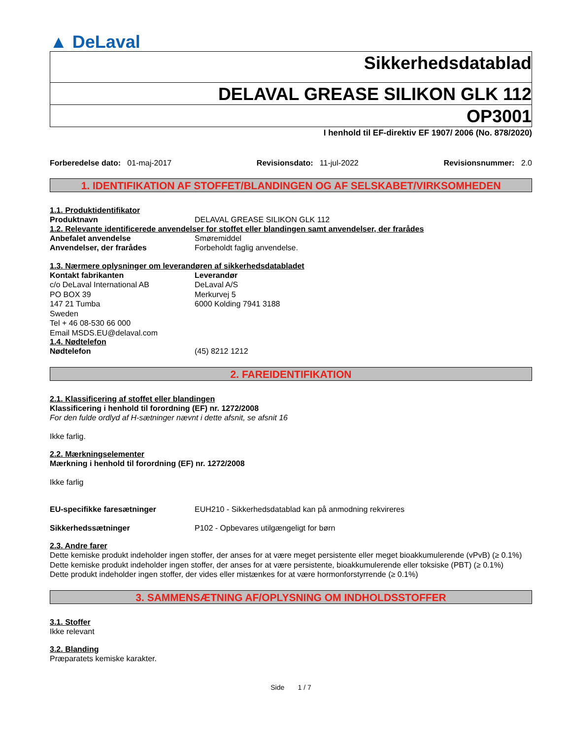▲ DeLaval
Sikkerhedsdatablad
DELAVAL GREASE SILIKON GLK 112
OP3001
I henhold til EF-direktiv EF 1907/ 2006 (No. 878/2020)
Forberedelse dato: 01-maj-2017 Revisionsdato: 11-jul-2022 Revisionsnummer: 2.0
1. IDENTIFIKATION AF STOFFET/BLANDINGEN OG AF SELSKABET/VIRKSOMHEDEN
1.1. Produktidentifikator
Produktnavn DELAVAL GREASE SILIKON GLK 112
1.2. Relevante identificerede anvendelser for stoffet eller blandingen samt anvendelser, der frarådes
Anbefalet anvendelse Smøremiddel
Anvendelser, der frarådes Forbeholdt faglig anvendelse.
1.3. Nærmere oplysninger om leverandøren af sikkerhedsdatabladet
Kontakt fabrikanten
c/o DeLaval International AB
PO BOX 39
147 21 Tumba
Sweden
Tel + 46 08-530 66 000
Email MSDS.EU@delaval.com
Leverandør
DeLaval A/S
Merkurvej 5
6000 Kolding 7941 3188
1.4. Nødtelefon
Nødtelefon (45) 8212 1212
2. FAREIDENTIFIKATION
2.1. Klassificering af stoffet eller blandingen
Klassificering i henhold til forordning (EF) nr. 1272/2008
For den fulde ordlyd af H-sætninger nævnt i dette afsnit, se afsnit 16
Ikke farlig.
2.2. Mærkningselementer
Mærkning i henhold til forordning (EF) nr. 1272/2008
Ikke farlig
EU-specifikke faresætninger EUH210 - Sikkerhedsdatablad kan på anmodning rekvireres
Sikkerhedssætninger P102 - Opbevares utilgængeligt for børn
2.3. Andre farer
Dette kemiske produkt indeholder ingen stoffer, der anses for at være meget persistente eller meget bioakkumulerende (vPvB) (≥ 0.1%)
Dette kemiske produkt indeholder ingen stoffer, der anses for at være persistente, bioakkumulerende eller toksiske (PBT) (≥ 0.1%)
Dette produkt indeholder ingen stoffer, der vides eller mistænkes for at være hormonforstyrrende (≥ 0.1%)
3. SAMMENSÆTNING AF/OPLYSNING OM INDHOLDSSTOFFER
3.1. Stoffer
Ikke relevant
3.2. Blanding
Præparatets kemiske karakter.
Side 1 / 7